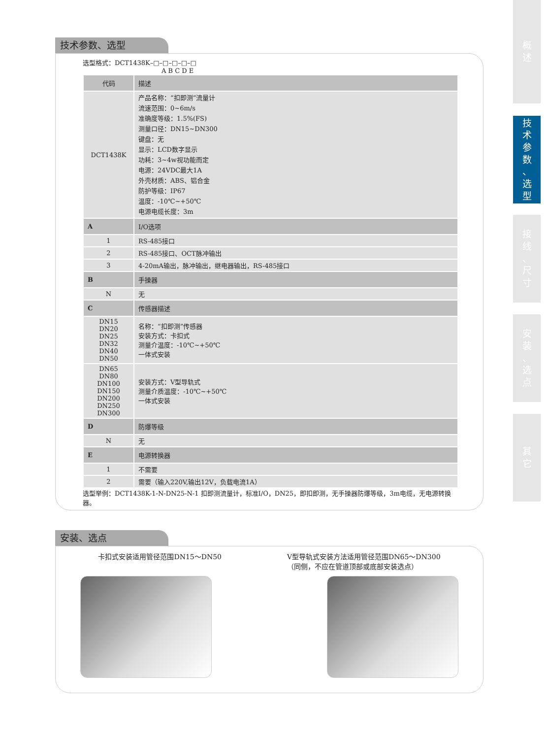概
述
技
术
参
数
、
选
型
接
线
、
尺
寸
安
装
、
选
点
其
它
技术参数、选型
选型格式：DCT1438K–□–□–□–□–□
A B C D E
| 代码 | 描述 |
| --- | --- |
| DCT1438K | 产品名称：“扣即测”流量计 流速范围：0~6m/s 准确度等级：1.5%(FS) 测量口径：DN15~DN300 键盘：无 显示：LCD数字显示 功耗：3~4w视功能而定 电源：24VDC最大1A 外壳材质：ABS、铝合金 防护等级：IP67 温度：-10℃~+50℃ 电源电缆长度：3m |
| A | I/O选项 |
| 1 | RS-485接口 |
| 2 | RS-485接口、OCT脉冲输出 |
| 3 | 4-20mA输出，脉冲输出，继电器输出，RS-485接口 |
| B | 手操器 |
| N | 无 |
| C | 传感器描述 |
| DN15 DN20 DN25 DN32 DN40 DN50 | 名称：“扣即测”传感器 安装方式：卡扣式 测量介温度：-10℃~+50℃ 一体式安装 |
| DN65 DN80 DN100 DN150 DN200 DN250 DN300 | 安装方式：V型导轨式 测量介质温度：-10℃~+50℃ 一体式安装 |
| D | 防爆等级 |
| N | 无 |
| E | 电源转换器 |
| 1 | 不需要 |
| 2 | 需要（输入220V,输出12V，负载电流1A） |
选型举例：DCT1438K-1-N-DN25-N-1 扣即测流量计，标准I/O，DN25，即扣即测，无手操器防爆等级，3m电缆，无电源转换器。
安装、选点
卡扣式安装适用管径范围DN15～DN50 V型导轨式安装方法适用管径范围DN65～DN300
（同侧，不应在管道顶部或底部安装选点）